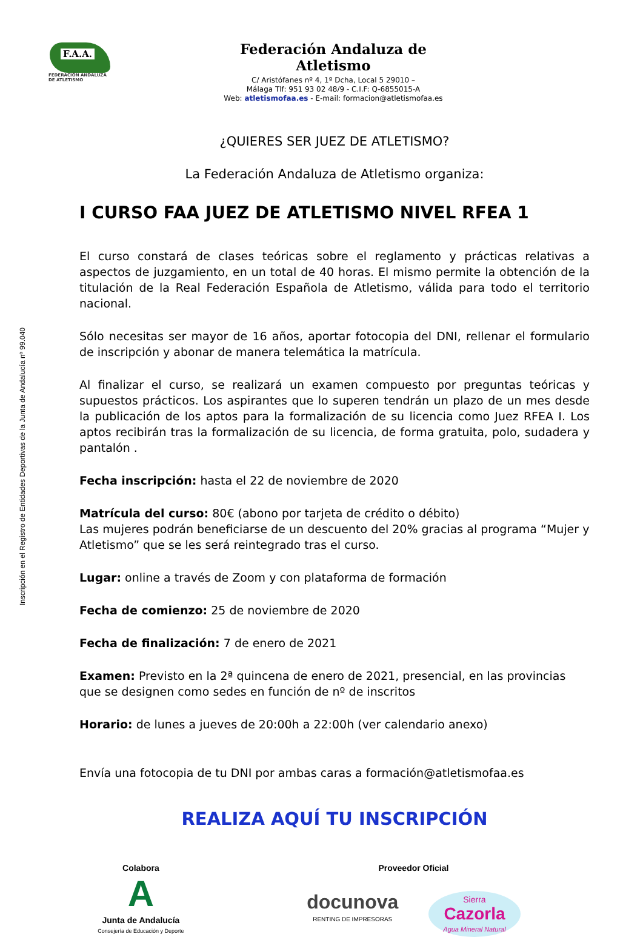Inscripción en el Registro de Entidades Deportivas de la Junta de Andalucía nº 99.040
F.A.A.
FEDERACIÓN ANDALUZA
DE ATLETISMO
Federación Andaluza de Atletismo
C/ Aristófanes nº 4, 1º Dcha, Local 5 29010 –
Málaga Tlf: 951 93 02 48/9 - C.I.F: Q-6855015-A
Web: atletismofaa.es - E-mail: formacion@atletismofaa.es
¿QUIERES SER JUEZ DE ATLETISMO?
La Federación Andaluza de Atletismo organiza:
I CURSO FAA JUEZ DE ATLETISMO NIVEL RFEA 1
El curso constará de clases teóricas sobre el reglamento y prácticas relativas a aspectos de juzgamiento, en un total de 40 horas. El mismo permite la obtención de la titulación de la Real Federación Española de Atletismo, válida para todo el territorio nacional.
Sólo necesitas ser mayor de 16 años, aportar fotocopia del DNI, rellenar el formulario de inscripción y abonar de manera telemática la matrícula.
Al finalizar el curso, se realizará un examen compuesto por preguntas teóricas y supuestos prácticos. Los aspirantes que lo superen tendrán un plazo de un mes desde la publicación de los aptos para la formalización de su licencia como Juez RFEA I. Los aptos recibirán tras la formalización de su licencia, de forma gratuita, polo, sudadera y pantalón .
Fecha inscripción: hasta el 22 de noviembre de 2020
Matrícula del curso: 80€ (abono por tarjeta de crédito o débito)
Las mujeres podrán beneficiarse de un descuento del 20% gracias al programa “Mujer y Atletismo” que se les será reintegrado tras el curso.
Lugar: online a través de Zoom y con plataforma de formación
Fecha de comienzo: 25 de noviembre de 2020
Fecha de finalización: 7 de enero de 2021
Examen: Previsto en la 2ª quincena de enero de 2021, presencial, en las provincias que se designen como sedes en función de nº de inscritos
Horario: de lunes a jueves de 20:00h a 22:00h (ver calendario anexo)
Envía una fotocopia de tu DNI por ambas caras a formación@atletismofaa.es
REALIZA AQUÍ TU INSCRIPCIÓN
Colabora
A
Junta de Andalucía
Consejería de Educación y Deporte
Proveedor Oficial
docunova
RENTING DE IMPRESORAS
Sierra
Cazorla
Agua Mineral Natural